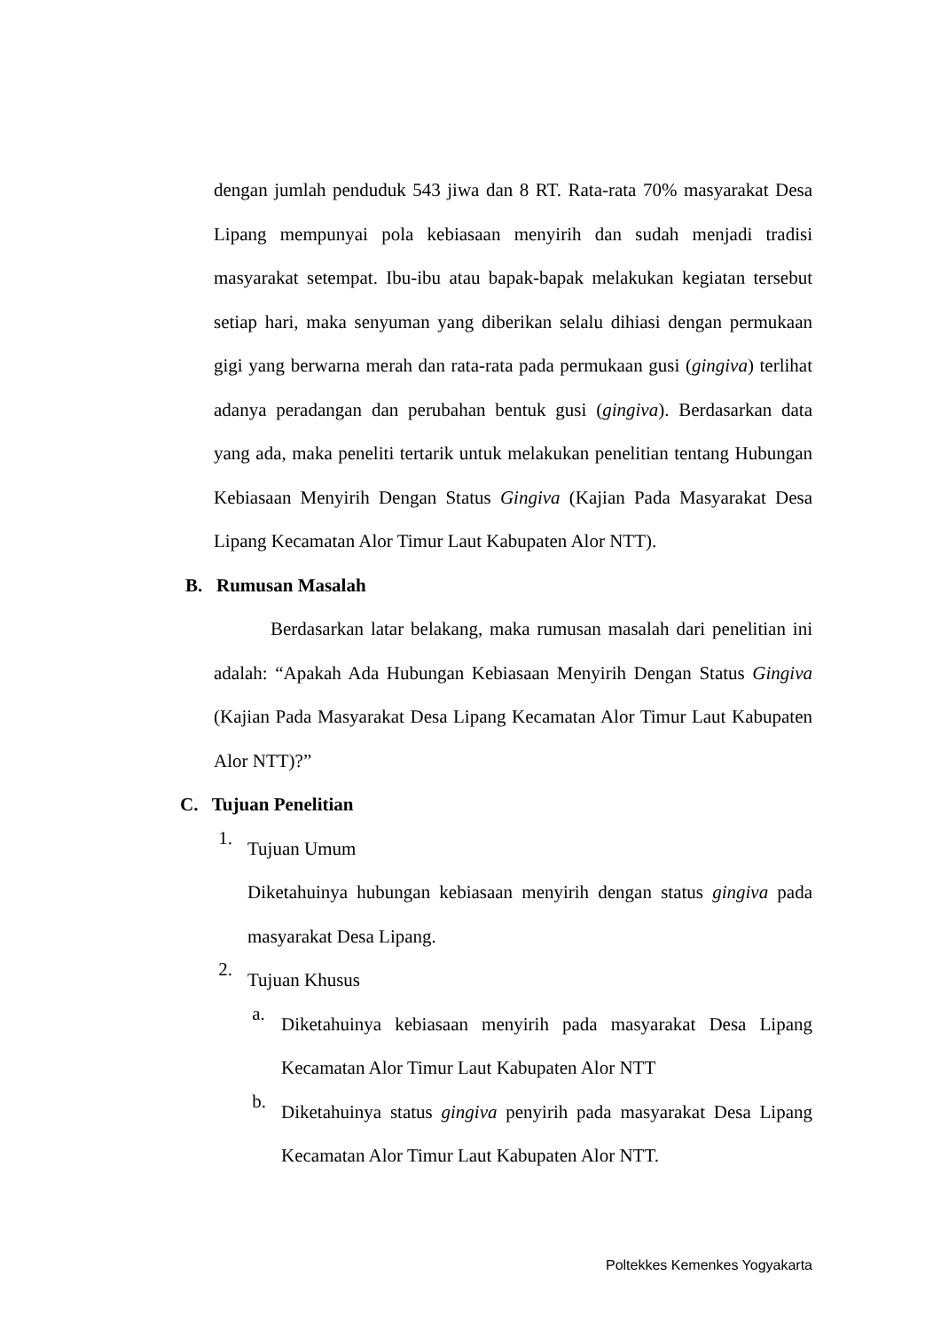dengan jumlah penduduk 543 jiwa dan 8 RT. Rata-rata 70% masyarakat Desa Lipang mempunyai pola kebiasaan menyirih dan sudah menjadi tradisi masyarakat setempat. Ibu-ibu atau bapak-bapak melakukan kegiatan tersebut setiap hari, maka senyuman yang diberikan selalu dihiasi dengan permukaan gigi yang berwarna merah dan rata-rata pada permukaan gusi (gingiva) terlihat adanya peradangan dan perubahan bentuk gusi (gingiva). Berdasarkan data yang ada, maka peneliti tertarik untuk melakukan penelitian tentang Hubungan Kebiasaan Menyirih Dengan Status Gingiva (Kajian Pada Masyarakat Desa Lipang Kecamatan Alor Timur Laut Kabupaten Alor NTT).
B. Rumusan Masalah
Berdasarkan latar belakang, maka rumusan masalah dari penelitian ini adalah: “Apakah Ada Hubungan Kebiasaan Menyirih Dengan Status Gingiva (Kajian Pada Masyarakat Desa Lipang Kecamatan Alor Timur Laut Kabupaten Alor NTT)?”
C. Tujuan Penelitian
1.
Tujuan Umum
Diketahuinya hubungan kebiasaan menyirih dengan status gingiva pada masyarakat Desa Lipang.
2.
Tujuan Khusus
a.
Diketahuinya kebiasaan menyirih pada masyarakat Desa Lipang Kecamatan Alor Timur Laut Kabupaten Alor NTT
b.
Diketahuinya status gingiva penyirih pada masyarakat Desa Lipang Kecamatan Alor Timur Laut Kabupaten Alor NTT.
Poltekkes Kemenkes Yogyakarta